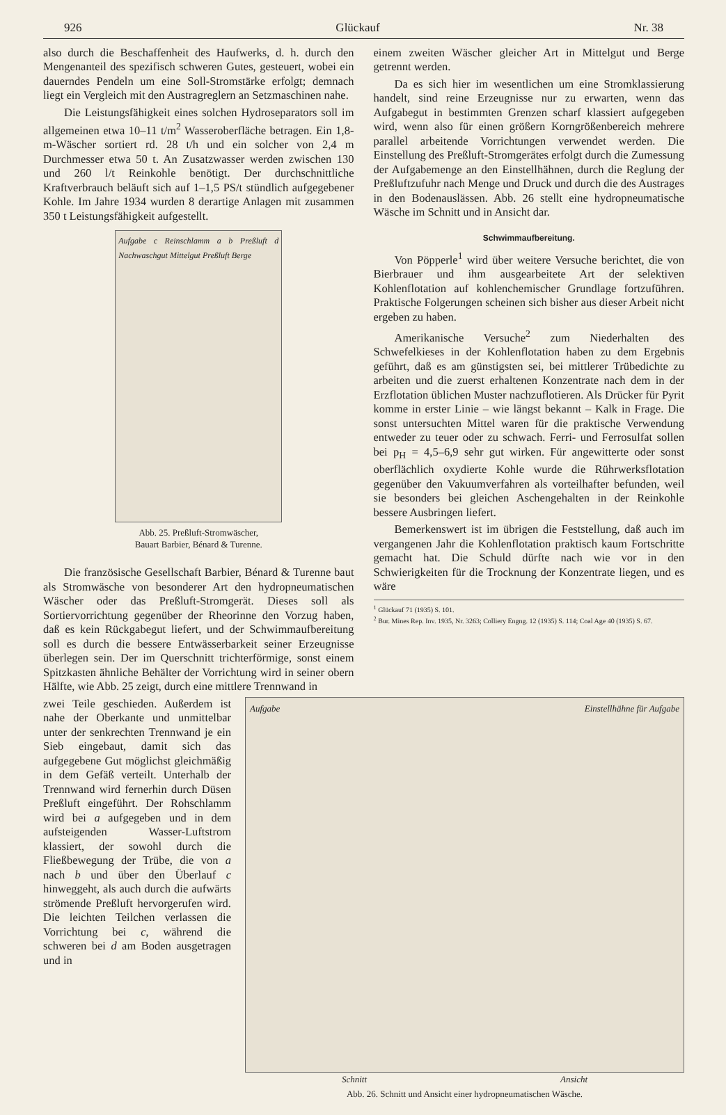926 Glückauf Nr. 38
also durch die Beschaffenheit des Haufwerks, d. h. durch den Mengenanteil des spezifisch schweren Gutes, gesteuert, wobei ein dauerndes Pendeln um eine Soll-Stromstärke erfolgt; demnach liegt ein Vergleich mit den Austragreglern an Setzmaschinen nahe.
Die Leistungsfähigkeit eines solchen Hydroseparators soll im allgemeinen etwa 10–11 t/m<sup>2</sup> Wasseroberfläche betragen. Ein 1,8-m-Wäscher sortiert rd. 28 t/h und ein solcher von 2,4 m Durchmesser etwa 50 t. An Zusatzwasser werden zwischen 130 und 260 l/t Reinkohle benötigt. Der durchschnittliche Kraftverbrauch beläuft sich auf 1–1,5 PS/t stündlich aufgegebener Kohle. Im Jahre 1934 wurden 8 derartige Anlagen mit zusammen 350 t Leistungsfähigkeit aufgestellt.
Aufgabe c Reinschlamm a b Preßluft d Nachwaschgut Mittelgut Preßluft Berge
Abb. 25. Preßluft-Stromwäscher,
Bauart Barbier, Bénard & Turenne.
Die französische Gesellschaft Barbier, Bénard & Turenne baut als Stromwäsche von besonderer Art den hydropneumatischen Wäscher oder das Preßluft-Stromgerät. Dieses soll als Sortiervorrichtung gegenüber der Rheorinne den Vorzug haben, daß es kein Rückgabegut liefert, und der Schwimmaufbereitung soll es durch die bessere Entwässerbarkeit seiner Erzeugnisse überlegen sein. Der im Querschnitt trichterförmige, sonst einem Spitzkasten ähnliche Behälter der Vorrichtung wird in seiner obern Hälfte, wie Abb. 25 zeigt, durch eine mittlere Trennwand in
einem zweiten Wäscher gleicher Art in Mittelgut und Berge getrennt werden.
Da es sich hier im wesentlichen um eine Stromklassierung handelt, sind reine Erzeugnisse nur zu erwarten, wenn das Aufgabegut in bestimmten Grenzen scharf klassiert aufgegeben wird, wenn also für einen größern Korngrößenbereich mehrere parallel arbeitende Vorrichtungen verwendet werden. Die Einstellung des Preßluft-Stromgerätes erfolgt durch die Zumessung der Aufgabemenge an den Einstellhähnen, durch die Reglung der Preßluftzufuhr nach Menge und Druck und durch die des Austrages in den Bodenauslässen. Abb. 26 stellt eine hydropneumatische Wäsche im Schnitt und in Ansicht dar.
Schwimmaufbereitung.
Von Pöpperle<sup>1</sup> wird über weitere Versuche berichtet, die von Bierbrauer und ihm ausgearbeitete Art der selektiven Kohlenflotation auf kohlenchemischer Grundlage fortzuführen. Praktische Folgerungen scheinen sich bisher aus dieser Arbeit nicht ergeben zu haben.
Amerikanische Versuche<sup>2</sup> zum Niederhalten des Schwefelkieses in der Kohlenflotation haben zu dem Ergebnis geführt, daß es am günstigsten sei, bei mittlerer Trübedichte zu arbeiten und die zuerst erhaltenen Konzentrate nach dem in der Erzflotation üblichen Muster nachzuflotieren. Als Drücker für Pyrit komme in erster Linie – wie längst bekannt – Kalk in Frage. Die sonst untersuchten Mittel waren für die praktische Verwendung entweder zu teuer oder zu schwach. Ferri- und Ferrosulfat sollen bei p<sub>H</sub> = 4,5–6,9 sehr gut wirken. Für angewitterte oder sonst oberflächlich oxydierte Kohle wurde die Rührwerksflotation gegenüber den Vakuumverfahren als vorteilhafter befunden, weil sie besonders bei gleichen Aschengehalten in der Reinkohle bessere Ausbringen liefert.
Bemerkenswert ist im übrigen die Feststellung, daß auch im vergangenen Jahr die Kohlenflotation praktisch kaum Fortschritte gemacht hat. Die Schuld dürfte nach wie vor in den Schwierigkeiten für die Trocknung der Konzentrate liegen, und es wäre
<sup>1</sup> Glückauf 71 (1935) S. 101.
<sup>2</sup> Bur. Mines Rep. Inv. 1935, Nr. 3263; Colliery Engng. 12 (1935) S. 114; Coal Age 40 (1935) S. 67.
zwei Teile geschieden. Außerdem ist nahe der Oberkante und unmittelbar unter der senkrechten Trennwand je ein Sieb eingebaut, damit sich das aufgegebene Gut möglichst gleichmäßig in dem Gefäß verteilt. Unterhalb der Trennwand wird fernerhin durch Düsen Preßluft eingeführt. Der Rohschlamm wird bei a aufgegeben und in dem aufsteigenden Wasser-Luftstrom klassiert, der sowohl durch die Fließbewegung der Trübe, die von a nach b und über den Überlauf c hinweggeht, als auch durch die aufwärts strömende Preßluft hervorgerufen wird. Die leichten Teilchen verlassen die Vorrichtung bei c, während die schweren bei d am Boden ausgetragen und in
Aufgabe Einstellhähne für Aufgabe
Schnitt Ansicht
Abb. 26. Schnitt und Ansicht einer hydropneumatischen Wäsche.